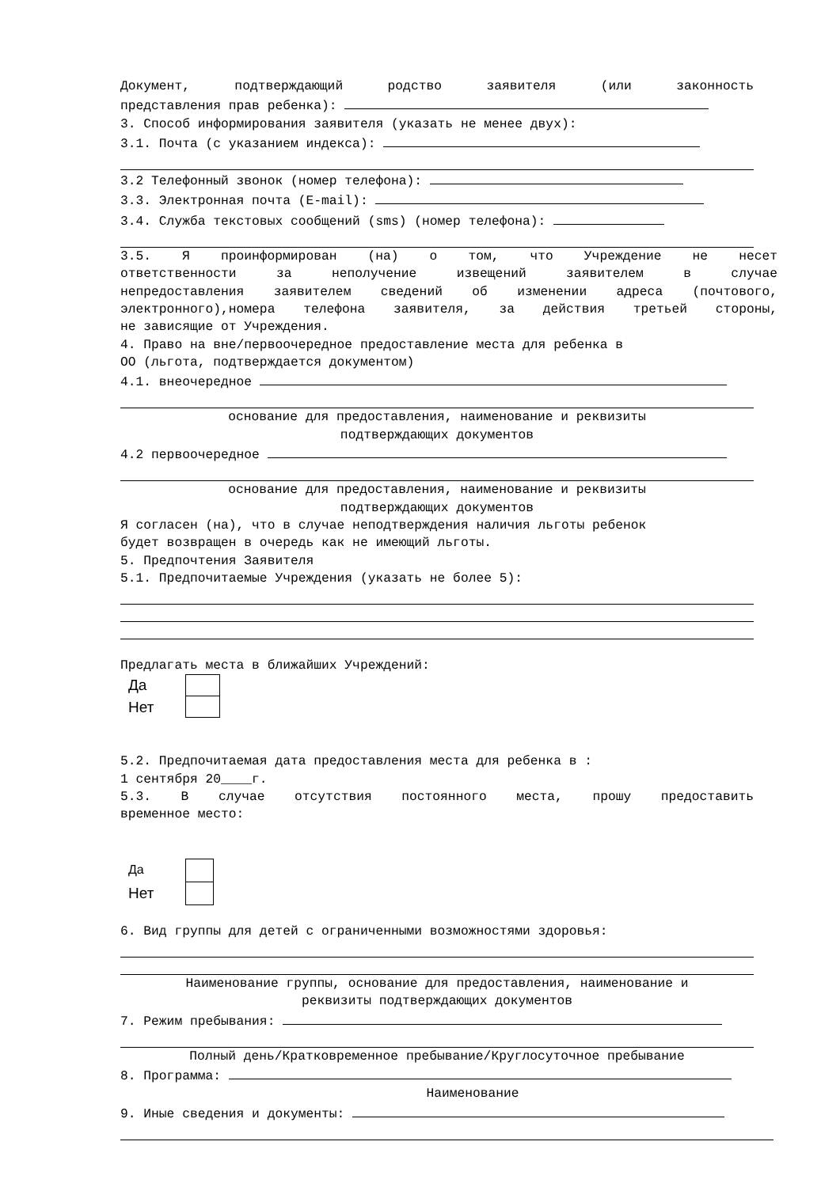Документ, подтверждающий родство заявителя (или законность
представления прав ребенка):
3. Способ информирования заявителя (указать не менее двух):
3.1. Почта (с указанием индекса):
3.2 Телефонный звонок (номер телефона):
3.3. Электронная почта (E-mail):
3.4. Служба текстовых сообщений (sms) (номер телефона):
3.5. Я проинформирован (на) о том, что Учреждение не несет
ответственности за неполучение извещений заявителем в случае
непредоставления заявителем сведений об изменении адреса (почтового,
электронного),номера телефона заявителя, за действия третьей стороны,
не зависящие от Учреждения.
4. Право на вне/первоочередное предоставление места для ребенка в
ОО (льгота, подтверждается документом)
4.1. внеочередное
основание для предоставления, наименование и реквизиты
подтверждающих документов
4.2 первоочередное
основание для предоставления, наименование и реквизиты
подтверждающих документов
Я согласен (на), что в случае неподтверждения наличия льготы ребенок
будет возвращен в очередь как не имеющий льготы.
5. Предпочтения Заявителя
5.1. Предпочитаемые Учреждения (указать не более 5):
Предлагать места в ближайших Учреждений:
Да
Нет
5.2. Предпочитаемая дата предоставления места для ребенка в :
1 сентября 20____г.
5.3. В случае отсутствия постоянного места, прошу предоставить
временное место:
Да
Нет
6. Вид группы для детей с ограниченными возможностями здоровья:
Наименование группы, основание для предоставления, наименование и
реквизиты подтверждающих документов
7. Режим пребывания:
Полный день/Кратковременное пребывание/Круглосуточное пребывание
8. Программа:
Наименование
9. Иные сведения и документы: